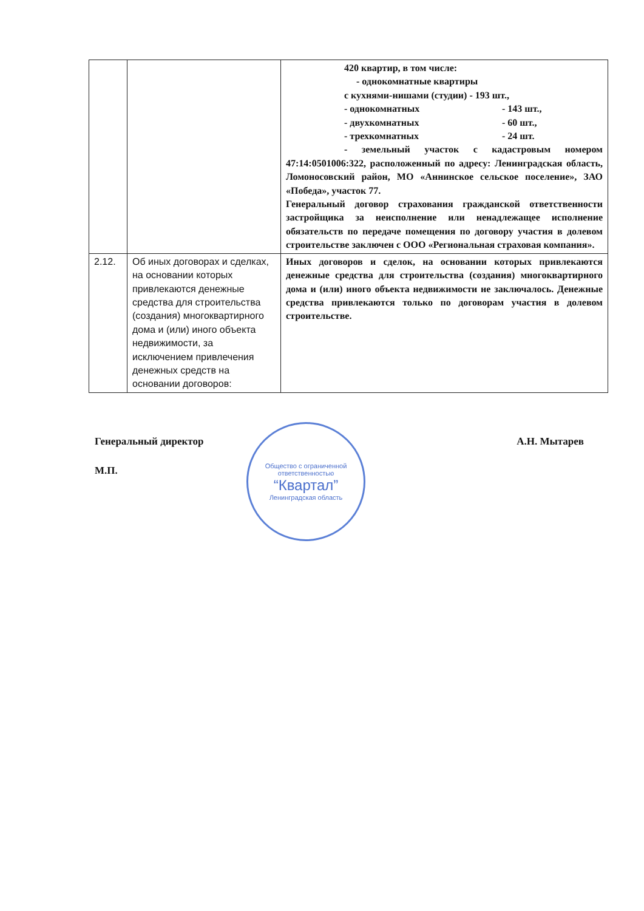| | | 420 квартир, в том числе: - однокомнатные квартиры с кухнями-нишами (студии) - 193 шт., - однокомнатных - 143 шт., - двухкомнатных - 60 шт., - трехкомнатных - 24 шт. - земельный участок с кадастровым номером 47:14:0501006:322, расположенный по адресу: Ленинградская область, Ломоносовский район, МО «Аннинское сельское поселение», ЗАО «Победа», участок 77. Генеральный договор страхования гражданской ответственности застройщика за неисполнение или ненадлежащее исполнение обязательств по передаче помещения по договору участия в долевом строительстве заключен с ООО «Региональная страховая компания». |
| 2.12. | Об иных договорах и сделках, на основании которых привлекаются денежные средства для строительства (создания) многоквартирного дома и (или) иного объекта недвижимости, за исключением привлечения денежных средств на основании договоров: | Иных договоров и сделок, на основании которых привлекаются денежные средства для строительства (создания) многоквартирного дома и (или) иного объекта недвижимости не заключалось. Денежные средства привлекаются только по договорам участия в долевом строительстве. |
Генеральный директор А.Н. Мытарев
М.П.
Общество с ограниченной ответственностью
“Квартал”
Ленинградская область